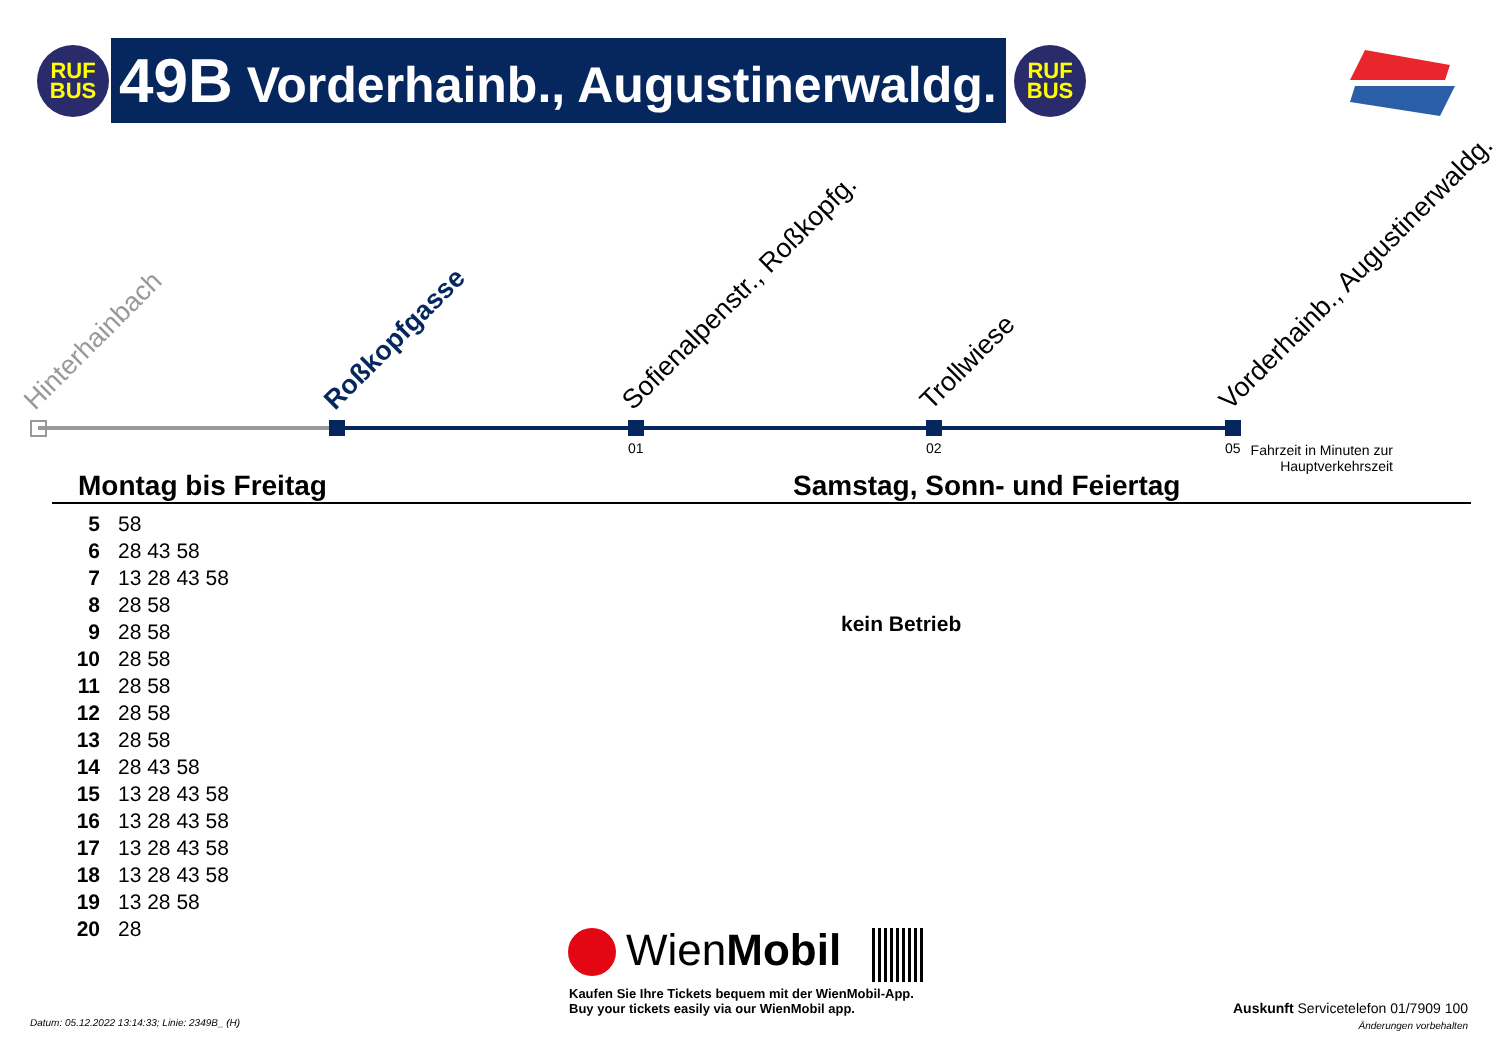RUF
BUS
49B Vorderhainb., Augustinerwaldg.
RUF
BUS
Hinterhainbach Roßkopfgasse Sofienalpenstr., Roßkopfg. Trollwiese Vorderhainb., Augustinerwaldg.
01 02 05
Fahrzeit in Minuten zur Hauptverkehrszeit
Montag bis Freitag Samstag, Sonn- und Feiertag
| 5 | 58 |
| 6 | 28 43 58 |
| 7 | 13 28 43 58 |
| 8 | 28 58 |
| 9 | 28 58 |
| 10 | 28 58 |
| 11 | 28 58 |
| 12 | 28 58 |
| 13 | 28 58 |
| 14 | 28 43 58 |
| 15 | 13 28 43 58 |
| 16 | 13 28 43 58 |
| 17 | 13 28 43 58 |
| 18 | 13 28 43 58 |
| 19 | 13 28 58 |
| 20 | 28 |
kein Betrieb
WienMobil
Kaufen Sie Ihre Tickets bequem mit der WienMobil-App.
Buy your tickets easily via our WienMobil app.
Datum: 05.12.2022 13:14:33; Linie: 2349B_ (H)
Auskunft Servicetelefon 01/7909 100
Änderungen vorbehalten